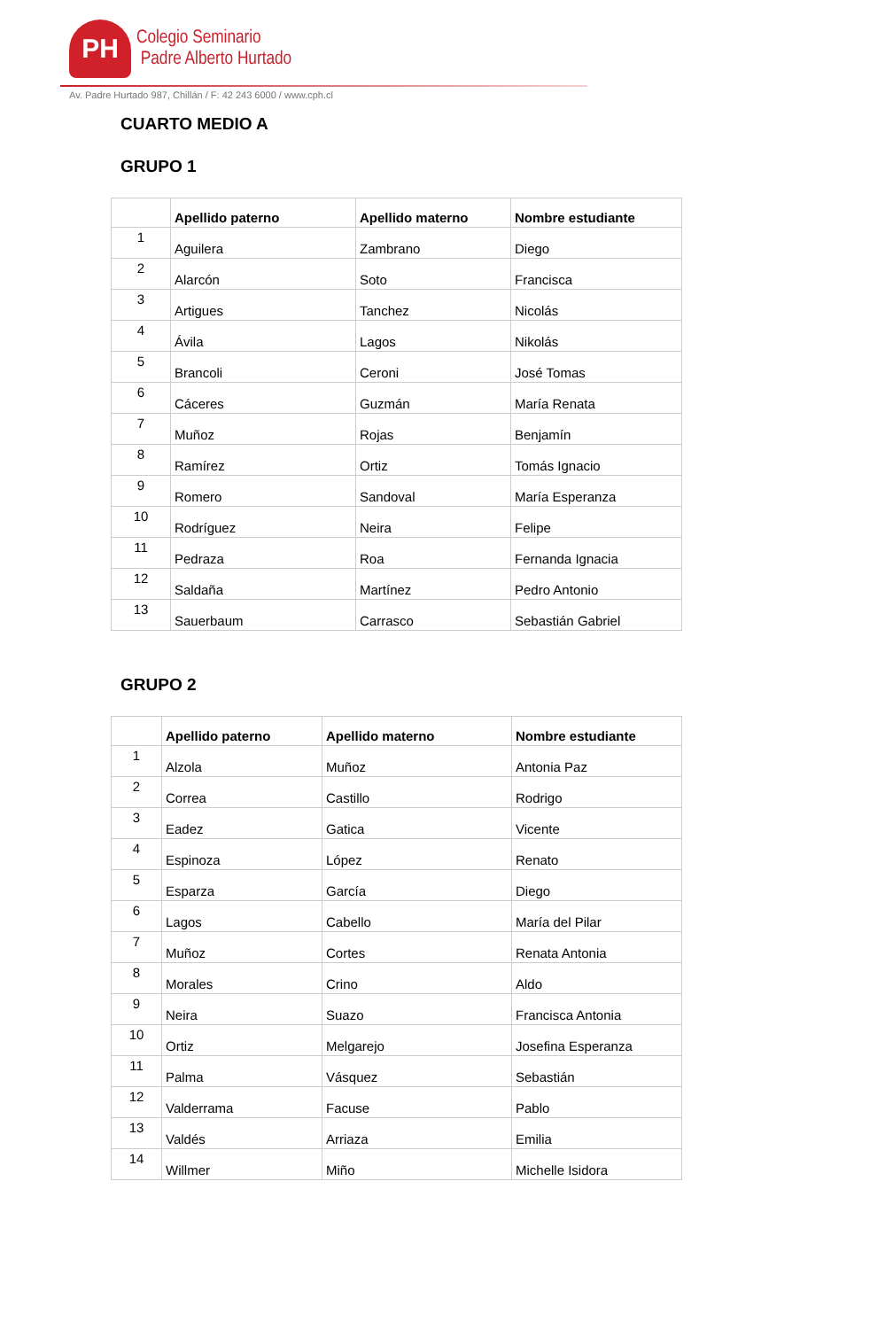PH
Colegio Seminario
Padre Alberto Hurtado
Av. Padre Hurtado 987, Chillán / F: 42 243 6000 / www.cph.cl
CUARTO MEDIO A
GRUPO 1
| | Apellido paterno | Apellido materno | Nombre estudiante |
| --- | --- | --- | --- |
| 1 | Aguilera | Zambrano | Diego |
| 2 | Alarcón | Soto | Francisca |
| 3 | Artigues | Tanchez | Nicolás |
| 4 | Ávila | Lagos | Nikolás |
| 5 | Brancoli | Ceroni | José Tomas |
| 6 | Cáceres | Guzmán | María Renata |
| 7 | Muñoz | Rojas | Benjamín |
| 8 | Ramírez | Ortiz | Tomás Ignacio |
| 9 | Romero | Sandoval | María Esperanza |
| 10 | Rodríguez | Neira | Felipe |
| 11 | Pedraza | Roa | Fernanda Ignacia |
| 12 | Saldaña | Martínez | Pedro Antonio |
| 13 | Sauerbaum | Carrasco | Sebastián Gabriel |
GRUPO 2
| | Apellido paterno | Apellido materno | Nombre estudiante |
| --- | --- | --- | --- |
| 1 | Alzola | Muñoz | Antonia Paz |
| 2 | Correa | Castillo | Rodrigo |
| 3 | Eadez | Gatica | Vicente |
| 4 | Espinoza | López | Renato |
| 5 | Esparza | García | Diego |
| 6 | Lagos | Cabello | María del Pilar |
| 7 | Muñoz | Cortes | Renata Antonia |
| 8 | Morales | Crino | Aldo |
| 9 | Neira | Suazo | Francisca Antonia |
| 10 | Ortiz | Melgarejo | Josefina Esperanza |
| 11 | Palma | Vásquez | Sebastián |
| 12 | Valderrama | Facuse | Pablo |
| 13 | Valdés | Arriaza | Emilia |
| 14 | Willmer | Miño | Michelle Isidora |